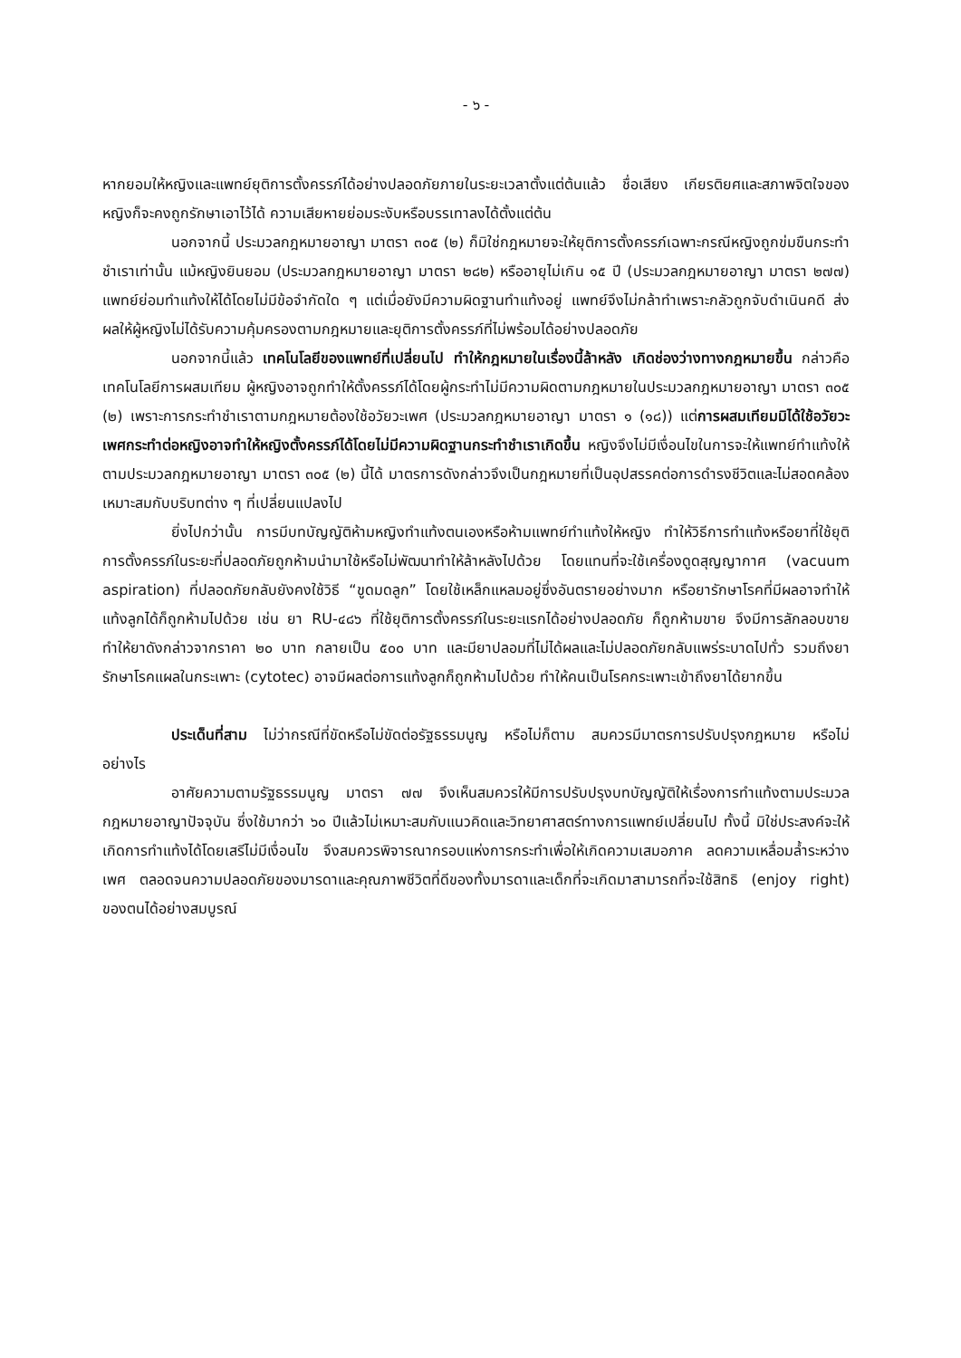- ๖ -
หากยอมให้หญิงและแพทย์ยุติการตั้งครรภ์ได้อย่างปลอดภัยภายในระยะเวลาตั้งแต่ต้นแล้ว ชื่อเสียง เกียรติยศและสภาพจิตใจของหญิงก็จะคงถูกรักษาเอาไว้ได้ ความเสียหายย่อมระงับหรือบรรเทาลงได้ตั้งแต่ต้น
นอกจากนี้ ประมวลกฎหมายอาญา มาตรา ๓๐๕ (๒) ก็มิใช่กฎหมายจะให้ยุติการตั้งครรภ์เฉพาะกรณีหญิงถูกข่มขืนกระทำชำเราเท่านั้น แม้หญิงยินยอม (ประมวลกฎหมายอาญา มาตรา ๒๘๒) หรืออายุไม่เกิน ๑๕ ปี (ประมวลกฎหมายอาญา มาตรา ๒๗๗) แพทย์ย่อมทำแท้งให้ได้โดยไม่มีข้อจำกัดใด ๆ แต่เมื่อยังมีความผิดฐานทำแท้งอยู่ แพทย์จึงไม่กล้าทำเพราะกลัวถูกจับดำเนินคดี ส่งผลให้ผู้หญิงไม่ได้รับความคุ้มครองตามกฎหมายและยุติการตั้งครรภ์ที่ไม่พร้อมได้อย่างปลอดภัย
นอกจากนี้แล้ว เทคโนโลยีของแพทย์ที่เปลี่ยนไป ทำให้กฎหมายในเรื่องนี้ล้าหลัง เกิดช่องว่างทางกฎหมายขึ้น กล่าวคือ เทคโนโลยีการผสมเทียม ผู้หญิงอาจถูกทำให้ตั้งครรภ์ได้โดยผู้กระทำไม่มีความผิดตามกฎหมายในประมวลกฎหมายอาญา มาตรา ๓๐๕ (๒) เพราะการกระทำชำเราตามกฎหมายต้องใช้อวัยวะเพศ (ประมวลกฎหมายอาญา มาตรา ๑ (๑๘)) แต่การผสมเทียมมิได้ใช้อวัยวะเพศกระทำต่อหญิงอาจทำให้หญิงตั้งครรภ์ได้โดยไม่มีความผิดฐานกระทำชำเราเกิดขึ้น หญิงจึงไม่มีเงื่อนไขในการจะให้แพทย์ทำแท้งให้ตามประมวลกฎหมายอาญา มาตรา ๓๐๕ (๒) นี้ได้ มาตรการดังกล่าวจึงเป็นกฎหมายที่เป็นอุปสรรคต่อการดำรงชีวิตและไม่สอดคล้องเหมาะสมกับบริบทต่าง ๆ ที่เปลี่ยนแปลงไป
ยิ่งไปกว่านั้น การมีบทบัญญัติห้ามหญิงทำแท้งตนเองหรือห้ามแพทย์ทำแท้งให้หญิง ทำให้วิธีการทำแท้งหรือยาที่ใช้ยุติการตั้งครรภ์ในระยะที่ปลอดภัยถูกห้ามนำมาใช้หรือไม่พัฒนาทำให้ล้าหลังไปด้วย โดยแทนที่จะใช้เครื่องดูดสุญญากาศ (vacuum aspiration) ที่ปลอดภัยกลับยังคงใช้วิธี “ขูดมดลูก” โดยใช้เหล็กแหลมอยู่ซึ่งอันตรายอย่างมาก หรือยารักษาโรคที่มีผลอาจทำให้แท้งลูกได้ก็ถูกห้ามไปด้วย เช่น ยา RU-๔๘๖ ที่ใช้ยุติการตั้งครรภ์ในระยะแรกได้อย่างปลอดภัย ก็ถูกห้ามขาย จึงมีการลักลอบขายทำให้ยาดังกล่าวจากราคา ๒๐ บาท กลายเป็น ๕๐๐ บาท และมียาปลอมที่ไม่ได้ผลและไม่ปลอดภัยกลับแพร่ระบาดไปทั่ว รวมถึงยารักษาโรคแผลในกระเพาะ (cytotec) อาจมีผลต่อการแท้งลูกก็ถูกห้ามไปด้วย ทำให้คนเป็นโรคกระเพาะเข้าถึงยาได้ยากขึ้น
ประเด็นที่สาม ไม่ว่ากรณีที่ขัดหรือไม่ขัดต่อรัฐธรรมนูญ หรือไม่ก็ตาม สมควรมีมาตรการปรับปรุงกฎหมาย หรือไม่ อย่างไร
อาศัยความตามรัฐธรรมนูญ มาตรา ๗๗ จึงเห็นสมควรให้มีการปรับปรุงบทบัญญัติให้เรื่องการทำแท้งตามประมวลกฎหมายอาญาปัจจุบัน ซึ่งใช้มากว่า ๖๐ ปีแล้วไม่เหมาะสมกับแนวคิดและวิทยาศาสตร์ทางการแพทย์เปลี่ยนไป ทั้งนี้ มิใช่ประสงค์จะให้เกิดการทำแท้งได้โดยเสรีไม่มีเงื่อนไข จึงสมควรพิจารณากรอบแห่งการกระทำเพื่อให้เกิดความเสมอภาค ลดความเหลื่อมล้ำระหว่างเพศ ตลอดจนความปลอดภัยของมารดาและคุณภาพชีวิตที่ดีของทั้งมารดาและเด็กที่จะเกิดมาสามารถที่จะใช้สิทธิ (enjoy right) ของตนได้อย่างสมบูรณ์